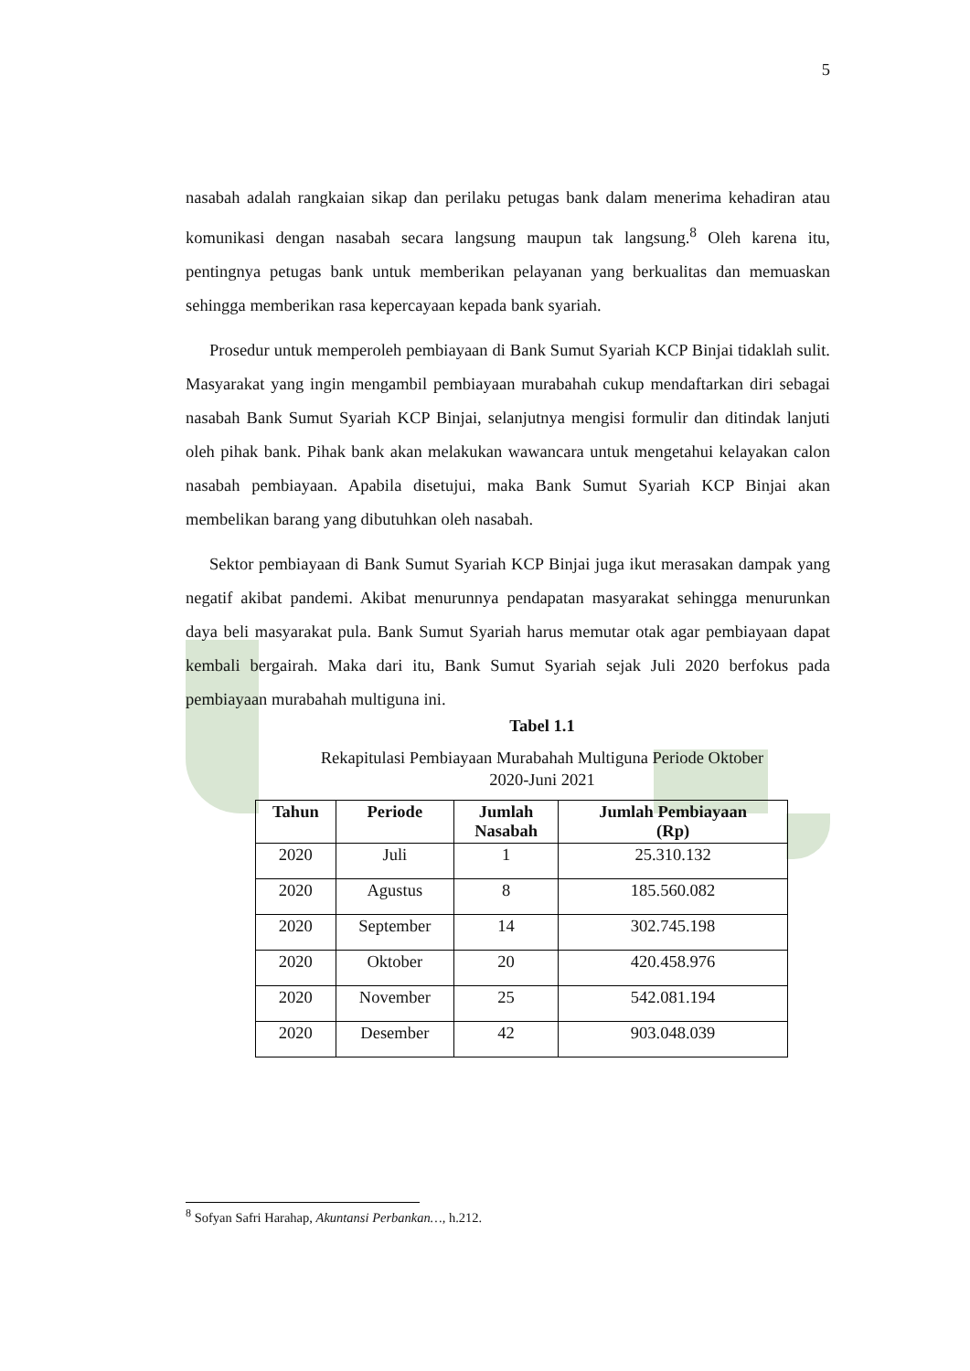5
nasabah adalah rangkaian sikap dan perilaku petugas bank dalam menerima kehadiran atau komunikasi dengan nasabah secara langsung maupun tak langsung.<sup>8</sup> Oleh karena itu, pentingnya petugas bank untuk memberikan pelayanan yang berkualitas dan memuaskan sehingga memberikan rasa kepercayaan kepada bank syariah.
Prosedur untuk memperoleh pembiayaan di Bank Sumut Syariah KCP Binjai tidaklah sulit. Masyarakat yang ingin mengambil pembiayaan murabahah cukup mendaftarkan diri sebagai nasabah Bank Sumut Syariah KCP Binjai, selanjutnya mengisi formulir dan ditindak lanjuti oleh pihak bank. Pihak bank akan melakukan wawancara untuk mengetahui kelayakan calon nasabah pembiayaan. Apabila disetujui, maka Bank Sumut Syariah KCP Binjai akan membelikan barang yang dibutuhkan oleh nasabah.
Sektor pembiayaan di Bank Sumut Syariah KCP Binjai juga ikut merasakan dampak yang negatif akibat pandemi. Akibat menurunnya pendapatan masyarakat sehingga menurunkan daya beli masyarakat pula. Bank Sumut Syariah harus memutar otak agar pembiayaan dapat kembali bergairah. Maka dari itu, Bank Sumut Syariah sejak Juli 2020 berfokus pada pembiayaan murabahah multiguna ini.
Tabel 1.1
Rekapitulasi Pembiayaan Murabahah Multiguna Periode Oktober
2020-Juni 2021
| Tahun | Periode | Jumlah Nasabah | Jumlah Pembiayaan (Rp) |
| --- | --- | --- | --- |
| 2020 | Juli | 1 | 25.310.132 |
| 2020 | Agustus | 8 | 185.560.082 |
| 2020 | September | 14 | 302.745.198 |
| 2020 | Oktober | 20 | 420.458.976 |
| 2020 | November | 25 | 542.081.194 |
| 2020 | Desember | 42 | 903.048.039 |
<sup>8</sup> Sofyan Safri Harahap, Akuntansi Perbankan…, h.212.